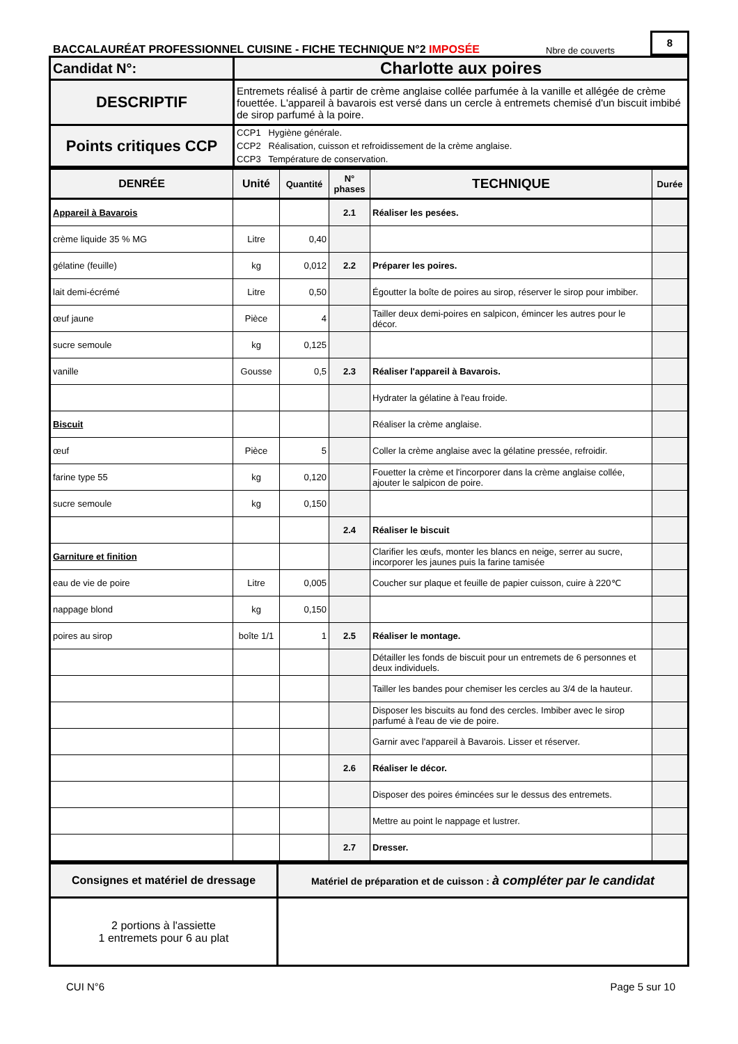BACCALAURÉAT PROFESSIONNEL CUISINE - FICHE TECHNIQUE N°2 IMPOSÉE
Nbre de couverts
8
| Candidat N°: | Charlotte aux poires |
| DESCRIPTIF | Entremets réalisé à partir de crème anglaise collée parfumée à la vanille et allégée de crème fouettée. L'appareil à bavarois est versé dans un cercle à entremets chemisé d'un biscuit imbibé de sirop parfumé à la poire. |
| Points critiques CCP | CCP1 Hygiène générale. CCP2 Réalisation, cuisson et refroidissement de la crème anglaise. CCP3 Température de conservation. |
| DENRÉE | Unité | Quantité | N° phases | TECHNIQUE | Durée |
| --- | --- | --- | --- | --- | --- |
| Appareil à Bavarois | | | 2.1 | Réaliser les pesées. | |
| crème liquide 35 % MG | Litre | 0,40 | | | |
| gélatine (feuille) | kg | 0,012 | 2.2 | Préparer les poires. | |
| lait demi-écrémé | Litre | 0,50 | | Égoutter la boîte de poires au sirop, réserver le sirop pour imbiber. | |
| œuf jaune | Pièce | 4 | | Tailler deux demi-poires en salpicon, émincer les autres pour le décor. | |
| sucre semoule | kg | 0,125 | | | |
| vanille | Gousse | 0,5 | 2.3 | Réaliser l'appareil à Bavarois. | |
| | | | | Hydrater la gélatine à l'eau froide. | |
| Biscuit | | | | Réaliser la crème anglaise. | |
| œuf | Pièce | 5 | | Coller la crème anglaise avec la gélatine pressée, refroidir. | |
| farine type 55 | kg | 0,120 | | Fouetter la crème et l'incorporer dans la crème anglaise collée, ajouter le salpicon de poire. | |
| sucre semoule | kg | 0,150 | | | |
| | | | 2.4 | Réaliser le biscuit | |
| Garniture et finition | | | | Clarifier les œufs, monter les blancs en neige, serrer au sucre, incorporer les jaunes puis la farine tamisée | |
| eau de vie de poire | Litre | 0,005 | | Coucher sur plaque et feuille de papier cuisson, cuire à 220℃ | |
| nappage blond | kg | 0,150 | | | |
| poires au sirop | boîte 1/1 | 1 | 2.5 | Réaliser le montage. | |
| | | | | Détailler les fonds de biscuit pour un entremets de 6 personnes et deux individuels. | |
| | | | | Tailler les bandes pour chemiser les cercles au 3/4 de la hauteur. | |
| | | | | Disposer les biscuits au fond des cercles. Imbiber avec le sirop parfumé à l'eau de vie de poire. | |
| | | | | Garnir avec l'appareil à Bavarois. Lisser et réserver. | |
| | | | 2.6 | Réaliser le décor. | |
| | | | | Disposer des poires émincées sur le dessus des entremets. | |
| | | | | Mettre au point le nappage et lustrer. | |
| | | | 2.7 | Dresser. | |
| Consignes et matériel de dressage | Matériel de préparation et de cuisson : à compléter par le candidat |
| 2 portions à l'assiette 1 entremets pour 6 au plat | |
CUI N°6 Page 5 sur 10